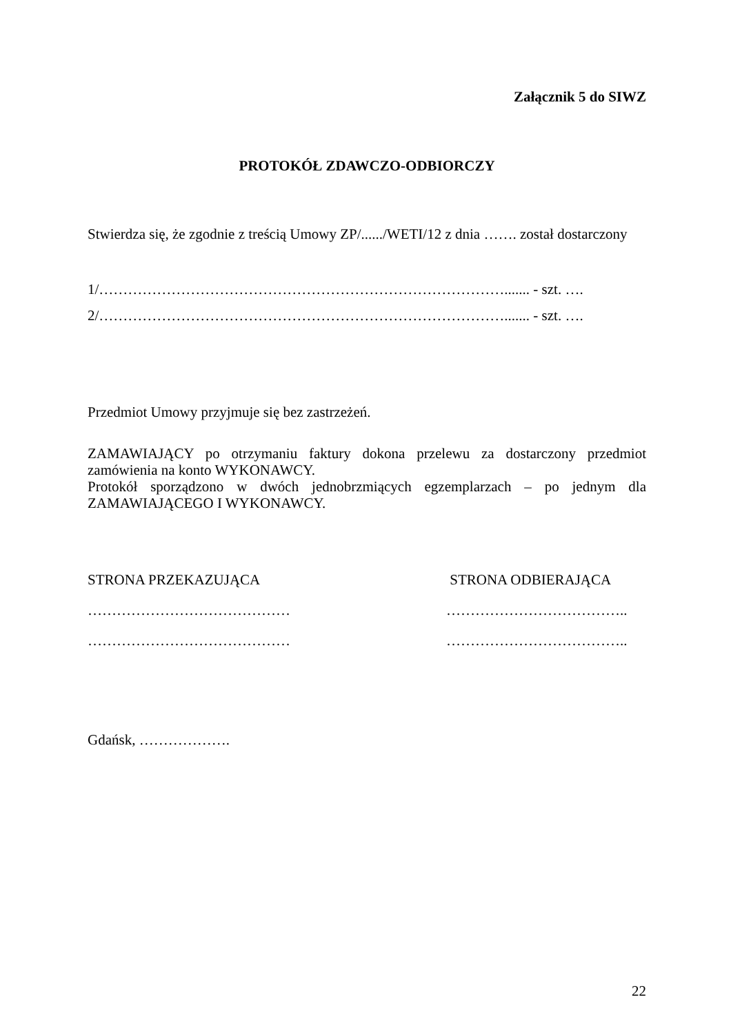Załącznik 5 do SIWZ
PROTOKÓŁ ZDAWCZO-ODBIORCZY
Stwierdza się, że zgodnie z treścią Umowy ZP/....../WETI/12 z dnia ……. został dostarczony
1/…………………………………………………………………………....... - szt. ….
2/…………………………………………………………………………....... - szt. ….
Przedmiot Umowy przyjmuje się bez zastrzeżeń.
ZAMAWIAJĄCY po otrzymaniu faktury dokona przelewu za dostarczony przedmiot zamówienia na konto WYKONAWCY.
Protokół sporządzono w dwóch jednobrzmiących egzemplarzach – po jednym dla ZAMAWIAJĄCEGO I WYKONAWCY.
STRONA PRZEKAZUJĄCA
……………………………………
……………………………………
STRONA ODBIERAJĄCA
………………………………..
………………………………..
Gdańsk, ……………….
22